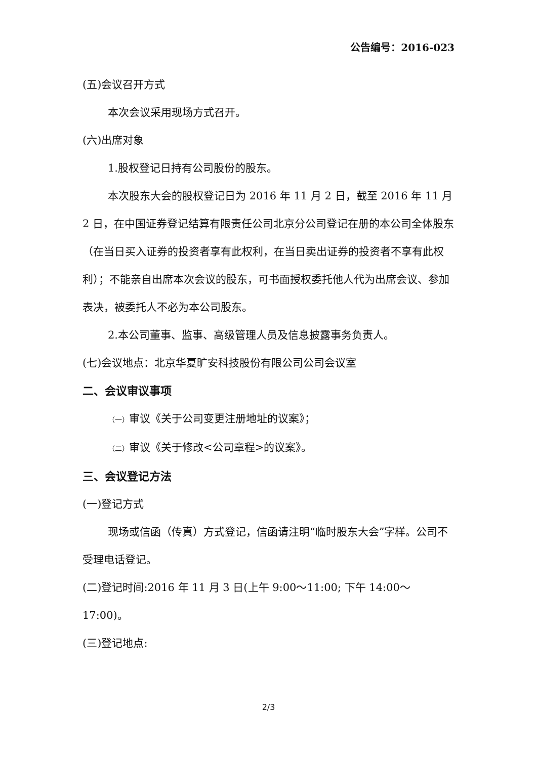公告编号：2016-023
(五)会议召开方式
本次会议采用现场方式召开。
(六)出席对象
1.股权登记日持有公司股份的股东。
本次股东大会的股权登记日为 2016 年 11 月 2 日，截至 2016 年 11 月 2 日，在中国证券登记结算有限责任公司北京分公司登记在册的本公司全体股东（在当日买入证券的投资者享有此权利，在当日卖出证券的投资者不享有此权利）；不能亲自出席本次会议的股东，可书面授权委托他人代为出席会议、参加表决，被委托人不必为本公司股东。
2.本公司董事、监事、高级管理人员及信息披露事务负责人。
(七)会议地点：北京华夏旷安科技股份有限公司公司会议室
二、会议审议事项
（一）审议《关于公司变更注册地址的议案》；
（二）审议《关于修改<公司章程>的议案》。
三、会议登记方法
(一)登记方式
现场或信函（传真）方式登记，信函请注明“临时股东大会”字样。公司不受理电话登记。
(二)登记时间:2016 年 11 月 3 日(上午 9:00～11:00; 下午 14:00～17:00)。
(三)登记地点:
2/3